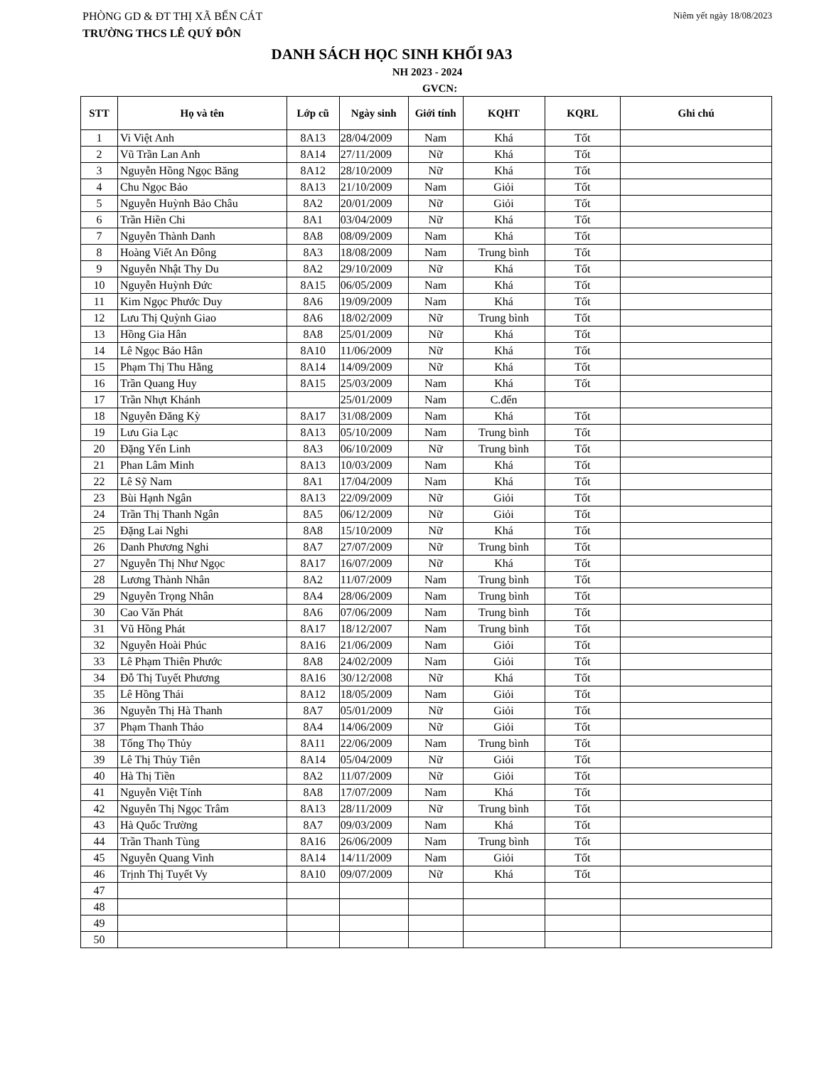PHÒNG GD & ĐT THỊ XÃ BẾN CÁT Niêm yết ngày 18/08/2023
TRƯỜNG THCS LÊ QUÝ ĐÔN
DANH SÁCH HỌC SINH KHỐI 9A3
NH 2023 - 2024
GVCN:
| STT | Họ và tên | Lớp cũ | Ngày sinh | Giới tính | KQHT | KQRL | Ghi chú |
| --- | --- | --- | --- | --- | --- | --- | --- |
| 1 | Vi Việt Anh | 8A13 | 28/04/2009 | Nam | Khá | Tốt | |
| 2 | Vũ Trần Lan Anh | 8A14 | 27/11/2009 | Nữ | Khá | Tốt | |
| 3 | Nguyễn Hồng Ngọc Băng | 8A12 | 28/10/2009 | Nữ | Khá | Tốt | |
| 4 | Chu Ngọc Bảo | 8A13 | 21/10/2009 | Nam | Giỏi | Tốt | |
| 5 | Nguyễn Huỳnh Bảo Châu | 8A2 | 20/01/2009 | Nữ | Giỏi | Tốt | |
| 6 | Trần Hiền Chi | 8A1 | 03/04/2009 | Nữ | Khá | Tốt | |
| 7 | Nguyễn Thành Danh | 8A8 | 08/09/2009 | Nam | Khá | Tốt | |
| 8 | Hoàng Viết An Đông | 8A3 | 18/08/2009 | Nam | Trung bình | Tốt | |
| 9 | Nguyễn Nhật Thy Du | 8A2 | 29/10/2009 | Nữ | Khá | Tốt | |
| 10 | Nguyễn Huỳnh Đức | 8A15 | 06/05/2009 | Nam | Khá | Tốt | |
| 11 | Kim Ngọc Phước Duy | 8A6 | 19/09/2009 | Nam | Khá | Tốt | |
| 12 | Lưu Thị Quỳnh Giao | 8A6 | 18/02/2009 | Nữ | Trung bình | Tốt | |
| 13 | Hồng Gia Hân | 8A8 | 25/01/2009 | Nữ | Khá | Tốt | |
| 14 | Lê Ngọc Bảo Hân | 8A10 | 11/06/2009 | Nữ | Khá | Tốt | |
| 15 | Phạm Thị Thu Hằng | 8A14 | 14/09/2009 | Nữ | Khá | Tốt | |
| 16 | Trần Quang Huy | 8A15 | 25/03/2009 | Nam | Khá | Tốt | |
| 17 | Trần Nhựt Khánh | | 25/01/2009 | Nam | C.đến | | |
| 18 | Nguyễn Đăng Kỳ | 8A17 | 31/08/2009 | Nam | Khá | Tốt | |
| 19 | Lưu Gia Lạc | 8A13 | 05/10/2009 | Nam | Trung bình | Tốt | |
| 20 | Đặng Yến Linh | 8A3 | 06/10/2009 | Nữ | Trung bình | Tốt | |
| 21 | Phan Lâm Minh | 8A13 | 10/03/2009 | Nam | Khá | Tốt | |
| 22 | Lê Sỹ Nam | 8A1 | 17/04/2009 | Nam | Khá | Tốt | |
| 23 | Bùi Hạnh Ngân | 8A13 | 22/09/2009 | Nữ | Giỏi | Tốt | |
| 24 | Trần Thị Thanh Ngân | 8A5 | 06/12/2009 | Nữ | Giỏi | Tốt | |
| 25 | Đặng Lai Nghi | 8A8 | 15/10/2009 | Nữ | Khá | Tốt | |
| 26 | Danh Phương Nghi | 8A7 | 27/07/2009 | Nữ | Trung bình | Tốt | |
| 27 | Nguyễn Thị Như Ngọc | 8A17 | 16/07/2009 | Nữ | Khá | Tốt | |
| 28 | Lương Thành Nhân | 8A2 | 11/07/2009 | Nam | Trung bình | Tốt | |
| 29 | Nguyễn Trọng Nhân | 8A4 | 28/06/2009 | Nam | Trung bình | Tốt | |
| 30 | Cao Văn Phát | 8A6 | 07/06/2009 | Nam | Trung bình | Tốt | |
| 31 | Vũ Hồng Phát | 8A17 | 18/12/2007 | Nam | Trung bình | Tốt | |
| 32 | Nguyễn Hoài Phúc | 8A16 | 21/06/2009 | Nam | Giỏi | Tốt | |
| 33 | Lê Phạm Thiên Phước | 8A8 | 24/02/2009 | Nam | Giỏi | Tốt | |
| 34 | Đỗ Thị Tuyết Phương | 8A16 | 30/12/2008 | Nữ | Khá | Tốt | |
| 35 | Lê Hồng Thái | 8A12 | 18/05/2009 | Nam | Giỏi | Tốt | |
| 36 | Nguyễn Thị Hà Thanh | 8A7 | 05/01/2009 | Nữ | Giỏi | Tốt | |
| 37 | Phạm Thanh Thảo | 8A4 | 14/06/2009 | Nữ | Giỏi | Tốt | |
| 38 | Tống Thọ Thủy | 8A11 | 22/06/2009 | Nam | Trung bình | Tốt | |
| 39 | Lê Thị Thủy Tiên | 8A14 | 05/04/2009 | Nữ | Giỏi | Tốt | |
| 40 | Hà Thị Tiền | 8A2 | 11/07/2009 | Nữ | Giỏi | Tốt | |
| 41 | Nguyễn Việt Tính | 8A8 | 17/07/2009 | Nam | Khá | Tốt | |
| 42 | Nguyễn Thị Ngọc Trâm | 8A13 | 28/11/2009 | Nữ | Trung bình | Tốt | |
| 43 | Hà Quốc Trường | 8A7 | 09/03/2009 | Nam | Khá | Tốt | |
| 44 | Trần Thanh Tùng | 8A16 | 26/06/2009 | Nam | Trung bình | Tốt | |
| 45 | Nguyễn Quang Vinh | 8A14 | 14/11/2009 | Nam | Giỏi | Tốt | |
| 46 | Trịnh Thị Tuyết Vy | 8A10 | 09/07/2009 | Nữ | Khá | Tốt | |
| 47 | | | | | | | |
| 48 | | | | | | | |
| 49 | | | | | | | |
| 50 | | | | | | | |